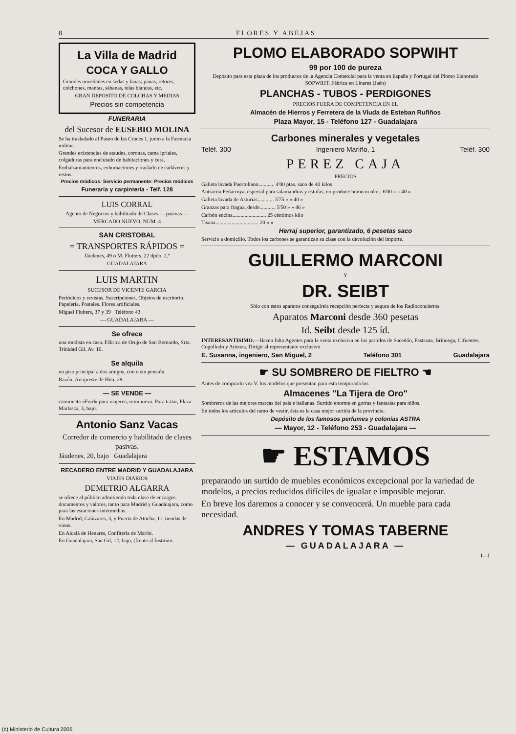8 FLORES Y ABEJAS
La Villa de Madrid
COCA Y GALLO
Grandes novedades en sedas y lanas; panas, retores, colchones, mantas, sábanas, telas blancas, etc.
GRAN DEPOSITO DE COLCHAS Y MEDIAS
Precios sin competencia
FUNERARIA
del Sucesor de EUSEBIO MOLINA
Se ha trasladado al Paseo de las Cruces 1, junto a la Farmacia militar.
Grandes existencias de ataudes, coronas, cama ipriales, colgaduras para enclutado de habitaciones y cera.
Embalsamamientos, exhumaciones y traslado de cadáveres y restos.
Precios módicos: Servicio permanente: Precios módicos
Funeraria y carpintería - Telf. 128
LUIS CORRAL
Agento de Negocios y habilitado de Clases — pasivas —
MERCADO NUEVO, NUM. 4
SAN CRISTOBAL
= TRANSPORTES RÁPIDOS =
Jáudenes, 49 o M. Fluiters, 22 dpdo. 2.º
GUADALAJARA
LUIS MARTIN
SUCESOR DE VICENTE GARCIA
Periódicos y revistas. Suscripciones. Objetos de escritorio. Papelería. Postales. Flores artificiales.
Miguel Fluiters, 37 y 39 Teléfono 43
— GUADALAJARA —
Se ofrece
una modista en casa. Fábrica de Orujo de San Bernardo, Srta. Trinidad Gil. Av. 10.
Se alquila
un piso principal a dos amigos, con o sin pensión.
Razón, Arcipreste de Hita, 28.
— SE VENDE —
camioneta «Ford» para viajeros, seminueva. Para tratar, Plaza Marlasca, 3, bajo.
Antonio Sanz Vacas
Corredor de comercio y habilitado de clases pasivas.
Jáudenes, 20, bajo Guadalajara
RECADERO ENTRE MADRID Y GUADALAJARA
VIAJES DIARIOS
DEMETRIO ALGARRA
se ofrece al público admitiendo toda clase de encargos. documentos y valores, tanto para Madrid y Guadalajara, como para las estaciones intermedias.
En Madrid, Cañizares, 3, y Puerta de Atocha, 11, tiendas de vinos.
En Alcalá de Henares, Confitería de Marón.
En Guadalajara, San Gil, 12, bajo, (frente al Instituto.
PLOMO ELABORADO SOPWIHT
99 por 100 de pureza
Depósito para esta plaza de los productos de la Agencia Comercial para la venta en España y Portugal del Plomo Elaborado SOPWIHT. Fábrica en Linares (Jaén)
PLANCHAS - TUBOS - PERDIGONES
PRECIOS FUERA DE COMPETENCIA EN EL
Almacén de Hierros y Ferretera de la Viuda de Esteban Rufiños
Plaza Mayor, 15 - Teléfono 127 - Guadalajara
Carbones minerales y vegetales
Teléf. 300 Ingeniero Mariño, 1 Teléf. 300
PEREZ CAJA
PRECIOS
Galleta lavada Puertollano............ 4'00 ptas. saco de 40 kilos
Antracita Peñarroya, especial para salamandras y estufas, no produce humo ni olor.. 6'00 » » 40 »
Galleta lavada de Asturias............ 5'75 » » 40 »
Granzas para fragua, desde............ 5'50 » » 46 »
Carbón encina......................... 25 céntimos kilo
Tisana................................ 20 » »
Herraj superior, garantizado, 6 pesetas saco
Servicio a domicilio. Todos los carbones se garantizan su clase con la devolución del importe.
GUILLERMO MARCONI
Y
DR. SEIBT
Sólo con estos aparatos conseguireis recepción perfecta y segura de los Radioconciertos.
Aparatos Marconi desde 360 pesetas
Id. Seibt desde 125 íd.
INTERESANTISIMO.—Hacen falta Agentes para la venta exclusiva en los partidos de Sacedón, Pastrana, Brihuega, Cifuentes, Cogolludo y Atienza. Dirigir al representante exclusivo
E. Susanna, ingeniero, San Miguel, 2 Teléfono 301 Guadalajara
☛ SU SOMBRERO DE FIELTRO ☚
Antes de comprarlo vea V. los modelos que presentan para esta temporada los
Almacenes "La Tijera de Oro"
Sombreros de las mejores marcas del país e italianas. Surtido enorme en gorras y fantasías para niños.
En todos los artículos del ramo de vestir, ésta es la casa mejor surtida de la provincia.
Depósito de los famosos perfumes y colonias ASTRA
— Mayor, 12 - Teléfono 253 - Guadalajara —
☛ ESTAMOS
preparando un surtido de muebles económicos excepcional por la variedad de modelos, a precios reducidos difíciles de igualar e imposible mejorar.
En breve los daremos a conocer y se convencerá. Un mueble para cada necesidad.
ANDRES Y TOMAS TABERNE
— GUADALAJARA —
I—I
(c) Ministerio de Cultura 2006